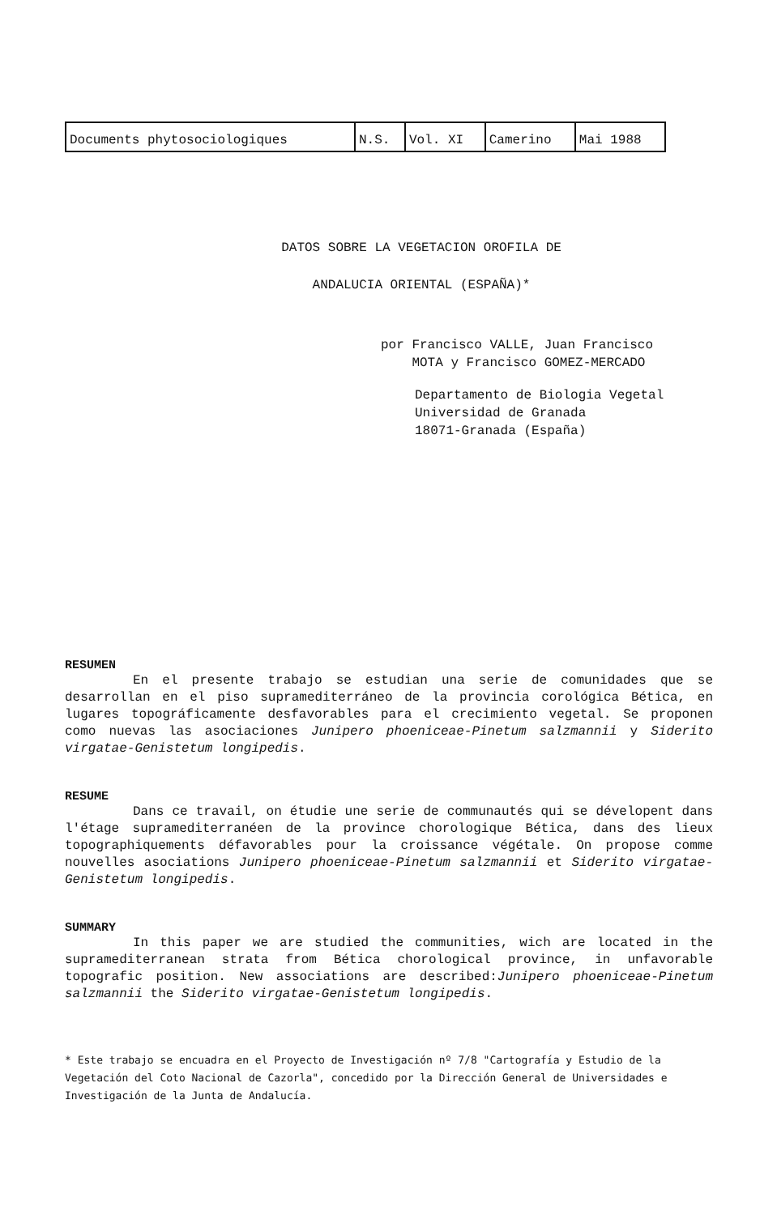| Documents phytosociologiques | N.S. | Vol. XI | Camerino | Mai 1988 |
DATOS SOBRE LA VEGETACION OROFILA DE
ANDALUCIA ORIENTAL (ESPAÑA)*
por Francisco VALLE, Juan Francisco
MOTA y Francisco GOMEZ-MERCADO
Departamento de Biologia Vegetal
Universidad de Granada
18071-Granada (España)
RESUMEN
En el presente trabajo se estudian una serie de comunidades que se desarrollan en el piso supramediterráneo de la provincia corológica Bética, en lugares topográficamente desfavorables para el crecimiento vegetal. Se proponen como nuevas las asociaciones Junipero phoeniceae-Pinetum salzmannii y Siderito virgatae-Genistetum longipedis.
RESUME
Dans ce travail, on étudie une serie de communautés qui se dévelopent dans l'étage supramediterranéen de la province chorologique Bética, dans des lieux topographiquements défavorables pour la croissance végétale. On propose comme nouvelles asociations Junipero phoeniceae-Pinetum salzmannii et Siderito virgatae-Genistetum longipedis.
SUMMARY
In this paper we are studied the communities, wich are located in the supramediterranean strata from Bética chorological province, in unfavorable topografic position. New associations are described:Junipero phoeniceae-Pinetum salzmannii the Siderito virgatae-Genistetum longipedis.
* Este trabajo se encuadra en el Proyecto de Investigación nº 7/8 "Cartografía y Estudio de la Vegetación del Coto Nacional de Cazorla", concedido por la Dirección General de Universidades e Investigación de la Junta de Andalucía.